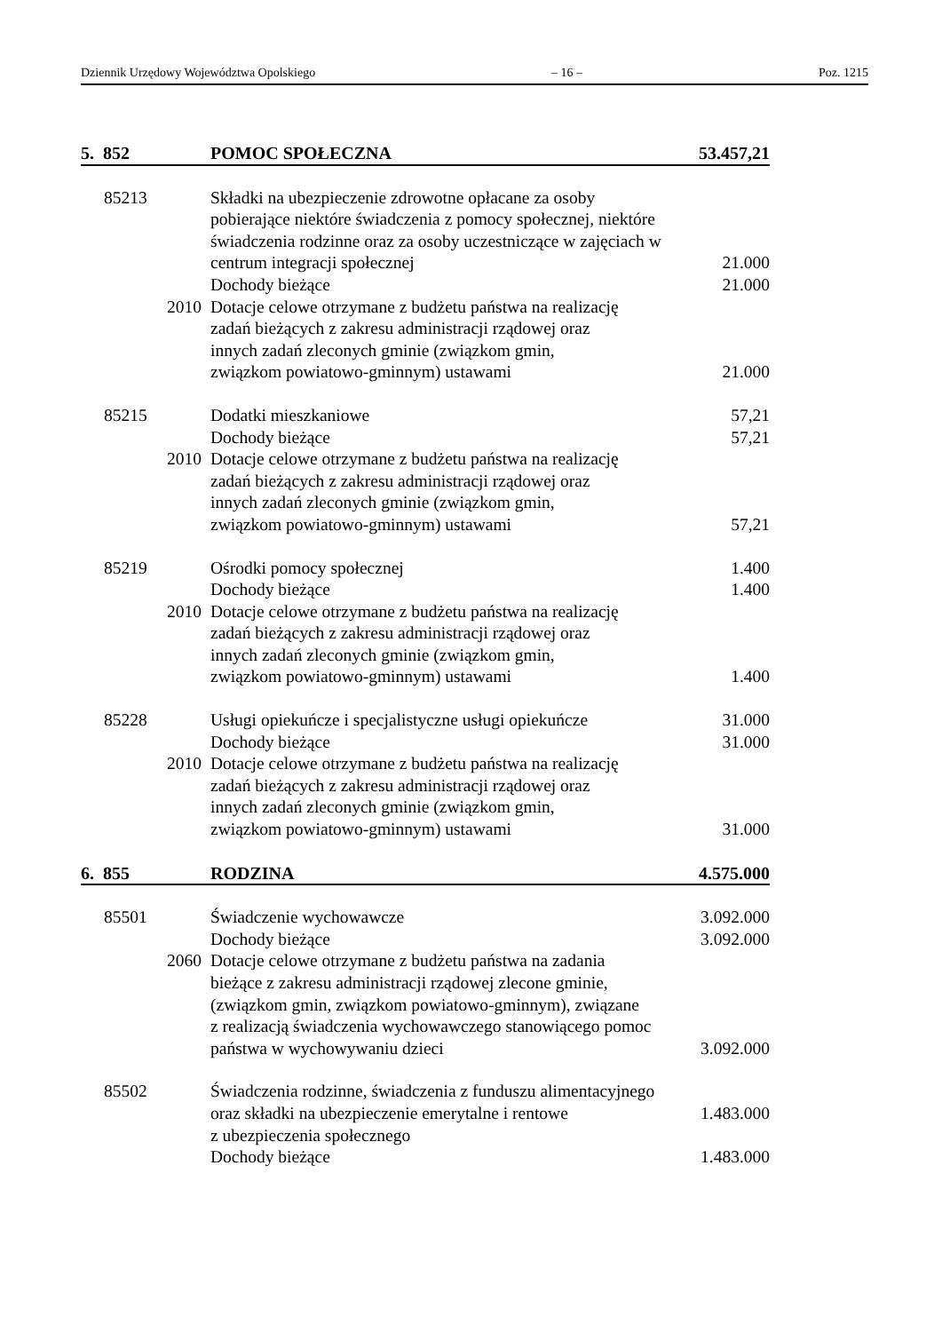Dziennik Urzędowy Województwa Opolskiego – 16 – Poz. 1215
| 5. 852 | POMOC SPOŁECZNA | 53.457,21 |
| 85213 | Składki na ubezpieczenie zdrowotne opłacane za osoby pobierające niektóre świadczenia z pomocy społecznej, niektóre świadczenia rodzinne oraz za osoby uczestniczące w zajęciach w centrum integracji społecznej | 21.000 |
| | Dochody bieżące | 21.000 |
| 2010 | Dotacje celowe otrzymane z budżetu państwa na realizację zadań bieżących z zakresu administracji rządowej oraz innych zadań zleconych gminie (związkom gmin, związkom powiatowo-gminnym) ustawami | 21.000 |
| 85215 | Dodatki mieszkaniowe | 57,21 |
| | Dochody bieżące | 57,21 |
| 2010 | Dotacje celowe otrzymane z budżetu państwa na realizację zadań bieżących z zakresu administracji rządowej oraz innych zadań zleconych gminie (związkom gmin, związkom powiatowo-gminnym) ustawami | 57,21 |
| 85219 | Ośrodki pomocy społecznej | 1.400 |
| | Dochody bieżące | 1.400 |
| 2010 | Dotacje celowe otrzymane z budżetu państwa na realizację zadań bieżących z zakresu administracji rządowej oraz innych zadań zleconych gminie (związkom gmin, związkom powiatowo-gminnym) ustawami | 1.400 |
| 85228 | Usługi opiekuńcze i specjalistyczne usługi opiekuńcze | 31.000 |
| | Dochody bieżące | 31.000 |
| 2010 | Dotacje celowe otrzymane z budżetu państwa na realizację zadań bieżących z zakresu administracji rządowej oraz innych zadań zleconych gminie (związkom gmin, związkom powiatowo-gminnym) ustawami | 31.000 |
| 6. 855 | RODZINA | 4.575.000 |
| 85501 | Świadczenie wychowawcze | 3.092.000 |
| | Dochody bieżące | 3.092.000 |
| 2060 | Dotacje celowe otrzymane z budżetu państwa na zadania bieżące z zakresu administracji rządowej zlecone gminie, (związkom gmin, związkom powiatowo-gminnym), związane z realizacją świadczenia wychowawczego stanowiącego pomoc państwa w wychowywaniu dzieci | 3.092.000 |
| 85502 | Świadczenia rodzinne, świadczenia z funduszu alimentacyjnego oraz składki na ubezpieczenie emerytalne i rentowe | 1.483.000 |
| | z ubezpieczenia społecznego | |
| | Dochody bieżące | 1.483.000 |